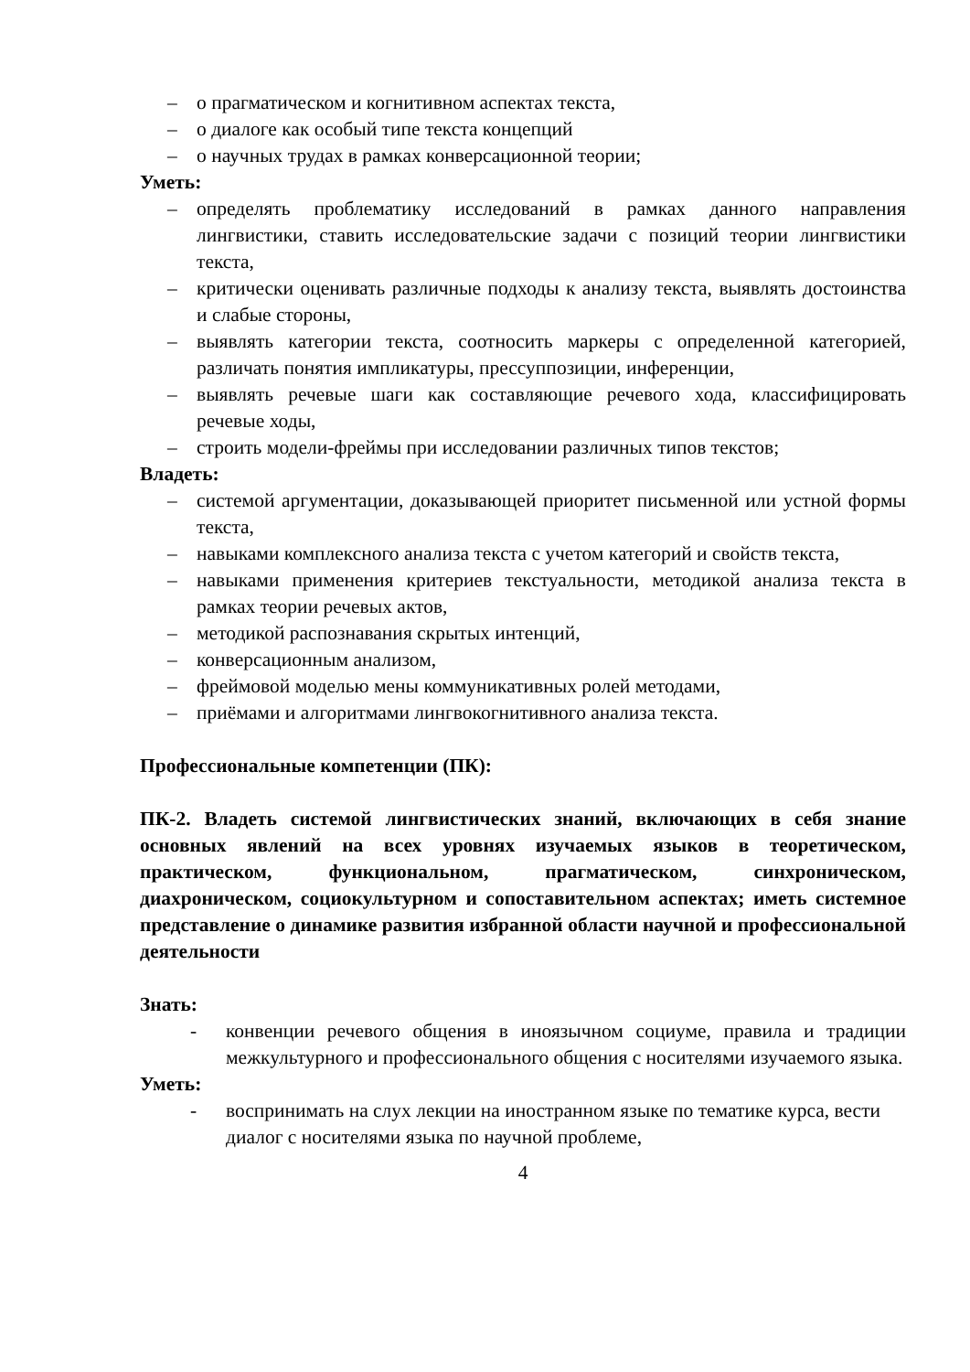– о прагматическом и когнитивном аспектах текста,
– о диалоге как особый типе текста концепций
– о научных трудах в рамках конверсационной теории;
Уметь:
– определять проблематику исследований в рамках данного направления лингвистики, ставить исследовательские задачи с позиций теории лингвистики текста,
– критически оценивать различные подходы к анализу текста, выявлять достоинства и слабые стороны,
– выявлять категории текста, соотносить маркеры с определенной категорией, различать понятия импликатуры, прессуппозиции, инференции,
– выявлять речевые шаги как составляющие речевого хода, классифицировать речевые ходы,
– строить модели-фреймы при исследовании различных типов текстов;
Владеть:
– системой аргументации, доказывающей приоритет письменной или устной формы текста,
– навыками комплексного анализа текста с учетом категорий и свойств текста,
– навыками применения критериев текстуальности, методикой анализа текста в рамках теории речевых актов,
– методикой распознавания скрытых интенций,
– конверсационным анализом,
– фреймовой моделью мены коммуникативных ролей методами,
– приёмами и алгоритмами лингвокогнитивного анализа текста.
Профессиональные компетенции (ПК):
ПК-2. Владеть системой лингвистических знаний, включающих в себя знание основных явлений на всех уровнях изучаемых языков в теоретическом, практическом, функциональном, прагматическом, синхроническом, диахроническом, социокультурном и сопоставительном аспектах; иметь системное представление о динамике развития избранной области научной и профессиональной деятельности
Знать:
- конвенции речевого общения в иноязычном социуме, правила и традиции межкультурного и профессионального общения с носителями изучаемого языка.
Уметь:
- воспринимать на слух лекции на иностранном языке по тематике курса, вести диалог с носителями языка по научной проблеме,
4